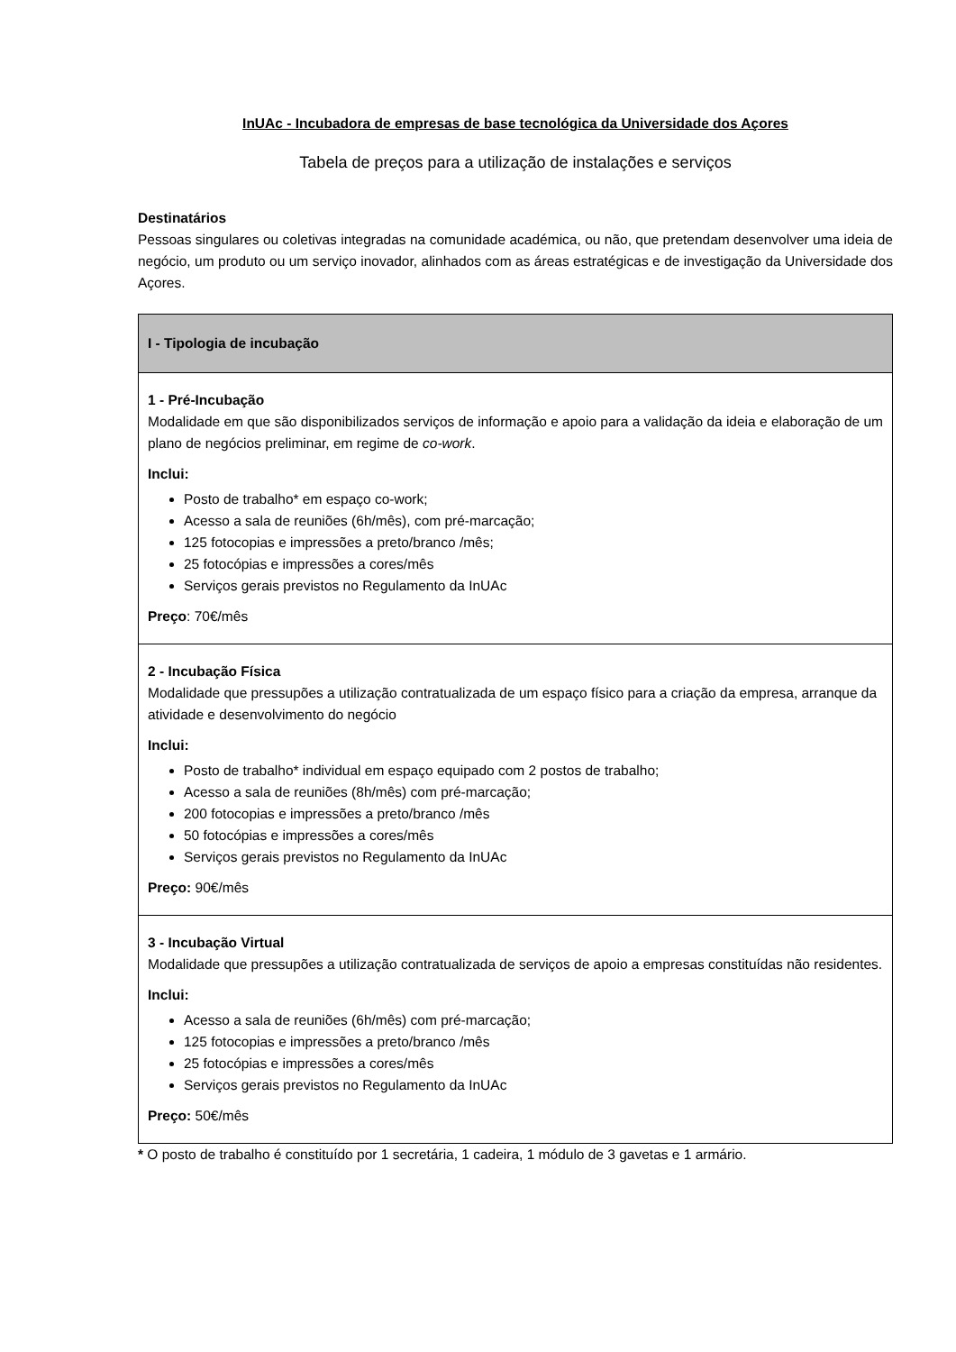InUAc - Incubadora de empresas de base tecnológica da Universidade dos Açores
Tabela de preços para a utilização de instalações e serviços
Destinatários
Pessoas singulares ou coletivas integradas na comunidade académica, ou não, que pretendam desenvolver uma ideia de negócio, um produto ou um serviço inovador, alinhados com as áreas estratégicas e de investigação da Universidade dos Açores.
| I - Tipologia de incubação |
| --- |
| 1 - Pré-Incubação Modalidade em que são disponibilizados serviços de informação e apoio para a validação da ideia e elaboração de um plano de negócios preliminar, em regime de co-work . Inclui: Posto de trabalho* em espaço co-work; Acesso a sala de reuniões (6h/mês), com pré-marcação; 125 fotocopias e impressões a preto/branco /mês; 25 fotocópias e impressões a cores/mês Serviços gerais previstos no Regulamento da InUAc Preço : 70€/mês |
| 2 - Incubação Física Modalidade que pressupões a utilização contratualizada de um espaço físico para a criação da empresa, arranque da atividade e desenvolvimento do negócio Inclui: Posto de trabalho* individual em espaço equipado com 2 postos de trabalho; Acesso a sala de reuniões (8h/mês) com pré-marcação; 200 fotocopias e impressões a preto/branco /mês 50 fotocópias e impressões a cores/mês Serviços gerais previstos no Regulamento da InUAc Preço: 90€/mês |
| 3 - Incubação Virtual Modalidade que pressupões a utilização contratualizada de serviços de apoio a empresas constituídas não residentes. Inclui: Acesso a sala de reuniões (6h/mês) com pré-marcação; 125 fotocopias e impressões a preto/branco /mês 25 fotocópias e impressões a cores/mês Serviços gerais previstos no Regulamento da InUAc Preço: 50€/mês |
* O posto de trabalho é constituído por 1 secretária, 1 cadeira, 1 módulo de 3 gavetas e 1 armário.